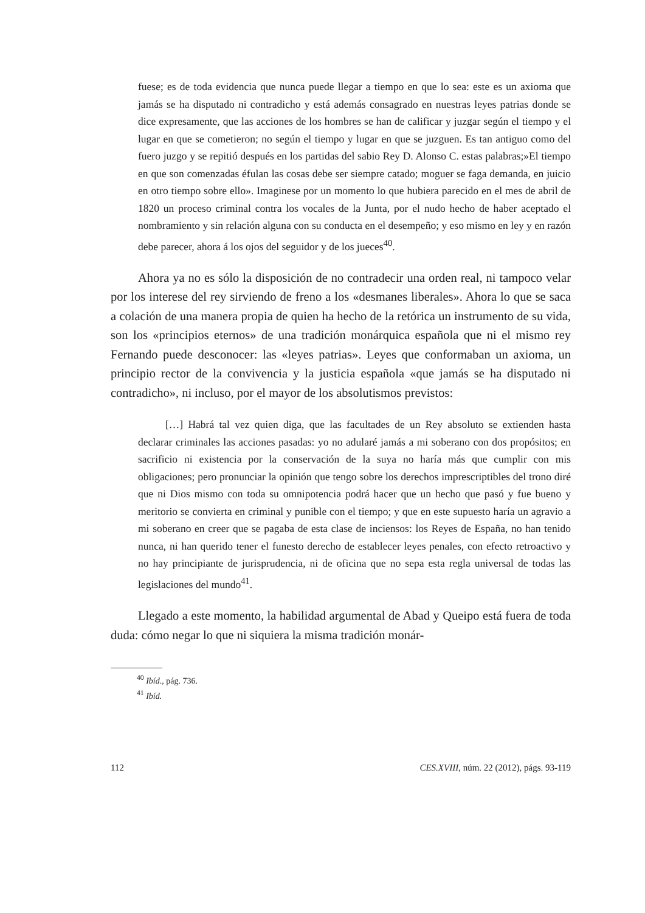fuese; es de toda evidencia que nunca puede llegar a tiempo en que lo sea: este es un axioma que jamás se ha disputado ni contradicho y está además consagrado en nuestras leyes patrias donde se dice expresamente, que las acciones de los hombres se han de calificar y juzgar según el tiempo y el lugar en que se cometieron; no según el tiempo y lugar en que se juzguen. Es tan antiguo como del fuero juzgo y se repitió después en los partidas del sabio Rey D. Alonso C. estas palabras;»El tiempo en que son comenzadas éfulan las cosas debe ser siempre catado; moguer se faga demanda, en juicio en otro tiempo sobre ello». Imaginese por un momento lo que hubiera parecido en el mes de abril de 1820 un proceso criminal contra los vocales de la Junta, por el nudo hecho de haber aceptado el nombramiento y sin relación alguna con su conducta en el desempeño; y eso mismo en ley y en razón debe parecer, ahora á los ojos del seguidor y de los jueces<sup>40</sup>.
Ahora ya no es sólo la disposición de no contradecir una orden real, ni tampoco velar por los interese del rey sirviendo de freno a los «desmanes liberales». Ahora lo que se saca a colación de una manera propia de quien ha hecho de la retórica un instrumento de su vida, son los «principios eternos» de una tradición monárquica española que ni el mismo rey Fernando puede desconocer: las «leyes patrias». Leyes que conformaban un axioma, un principio rector de la convivencia y la justicia española «que jamás se ha disputado ni contradicho», ni incluso, por el mayor de los absolutismos previstos:
[…] Habrá tal vez quien diga, que las facultades de un Rey absoluto se extienden hasta declarar criminales las acciones pasadas: yo no adularé jamás a mi soberano con dos propósitos; en sacrificio ni existencia por la conservación de la suya no haría más que cumplir con mis obligaciones; pero pronunciar la opinión que tengo sobre los derechos imprescriptibles del trono diré que ni Dios mismo con toda su omnipotencia podrá hacer que un hecho que pasó y fue bueno y meritorio se convierta en criminal y punible con el tiempo; y que en este supuesto haría un agravio a mi soberano en creer que se pagaba de esta clase de inciensos: los Reyes de España, no han tenido nunca, ni han querido tener el funesto derecho de establecer leyes penales, con efecto retroactivo y no hay principiante de jurisprudencia, ni de oficina que no sepa esta regla universal de todas las legislaciones del mundo<sup>41</sup>.
Llegado a este momento, la habilidad argumental de Abad y Queipo está fuera de toda duda: cómo negar lo que ni siquiera la misma tradición monár-
<sup>40</sup> Ibíd., pág. 736.
<sup>41</sup> Ibíd.
112 CES.XVIII, núm. 22 (2012), págs. 93-119